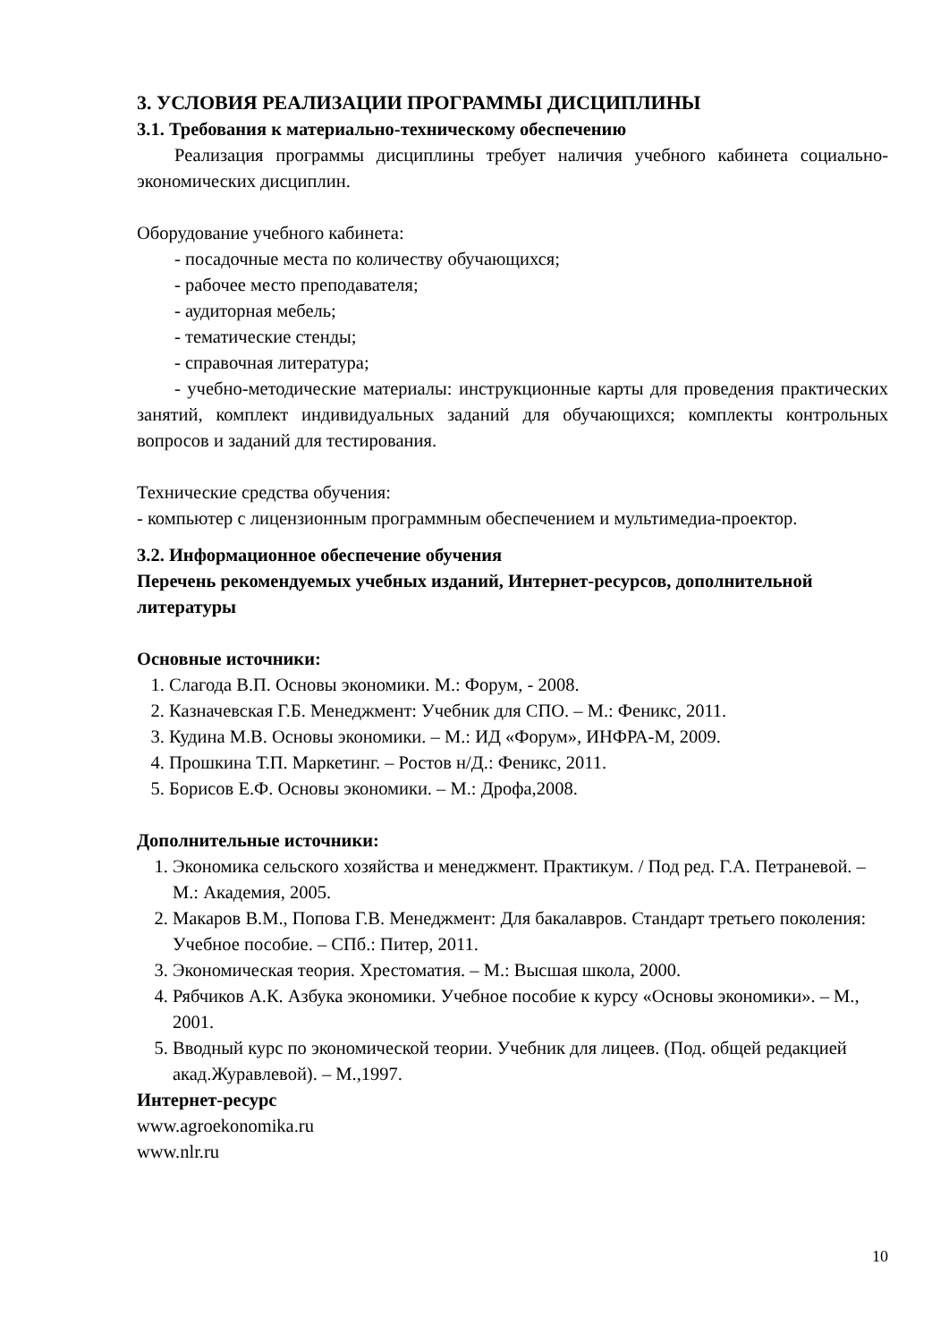3. УСЛОВИЯ РЕАЛИЗАЦИИ ПРОГРАММЫ ДИСЦИПЛИНЫ
3.1. Требования к материально-техническому обеспечению
Реализация программы дисциплины требует наличия учебного кабинета социально-экономических дисциплин.
Оборудование учебного кабинета:
- посадочные места по количеству обучающихся;
- рабочее место преподавателя;
- аудиторная мебель;
- тематические стенды;
- справочная литература;
- учебно-методические материалы: инструкционные карты для проведения практических занятий, комплект индивидуальных заданий для обучающихся; комплекты контрольных вопросов и заданий для тестирования.
Технические средства обучения:
- компьютер с лицензионным программным обеспечением и мультимедиа-проектор.
3.2. Информационное обеспечение обучения
Перечень рекомендуемых учебных изданий, Интернет-ресурсов, дополнительной литературы
Основные источники:
1. Слагода В.П. Основы экономики. М.: Форум, - 2008.
2. Казначевская Г.Б. Менеджмент: Учебник для СПО. – М.: Феникс, 2011.
3. Кудина М.В. Основы экономики. – М.: ИД «Форум», ИНФРА-М, 2009.
4. Прошкина Т.П. Маркетинг. – Ростов н/Д.: Феникс, 2011.
5. Борисов Е.Ф. Основы экономики. – М.: Дрофа,2008.
Дополнительные источники:
1. Экономика сельского хозяйства и менеджмент. Практикум. / Под ред. Г.А. Петраневой. – М.: Академия, 2005.
2. Макаров В.М., Попова Г.В. Менеджмент: Для бакалавров. Стандарт третьего поколения: Учебное пособие. – СПб.: Питер, 2011.
3. Экономическая теория. Хрестоматия. – М.: Высшая школа, 2000.
4. Рябчиков А.К. Азбука экономики. Учебное пособие к курсу «Основы экономики». – М., 2001.
5. Вводный курс по экономической теории. Учебник для лицеев. (Под. общей редакцией акад.Журавлевой). – М.,1997.
Интернет-ресурс
www.agroekonomika.ru
www.nlr.ru
10